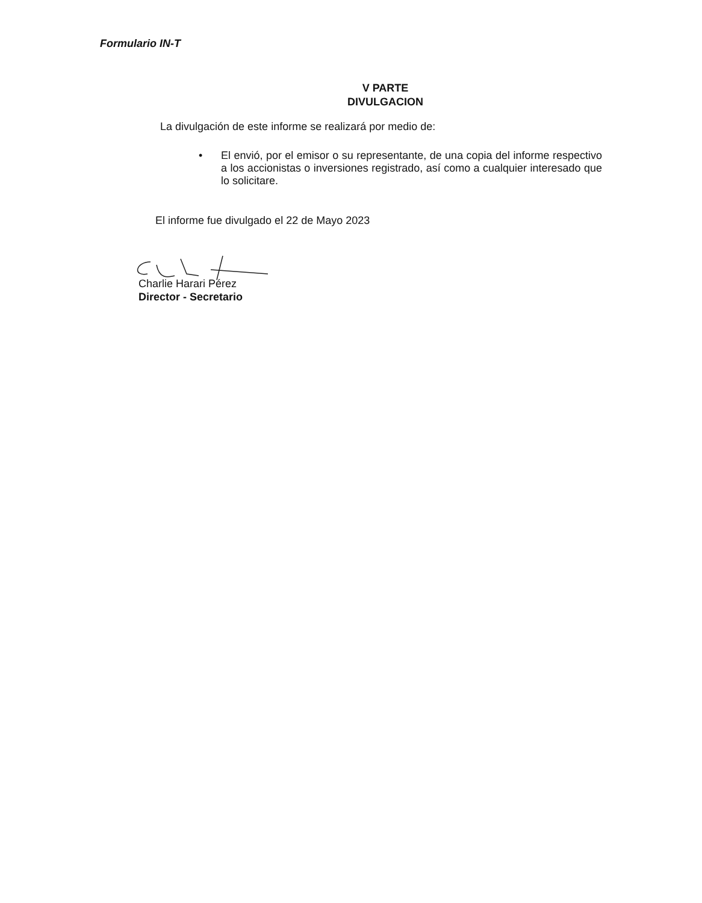Formulario IN-T
V PARTE
DIVULGACION
La divulgación de este informe se realizará por medio de:
• El envió, por el emisor o su representante, de una copia del informe respectivo a los accionistas o inversiones registrado, así como a cualquier interesado que lo solicitare.
El informe fue divulgado el 22 de Mayo 2023
Charlie Harari Pérez
Director - Secretario